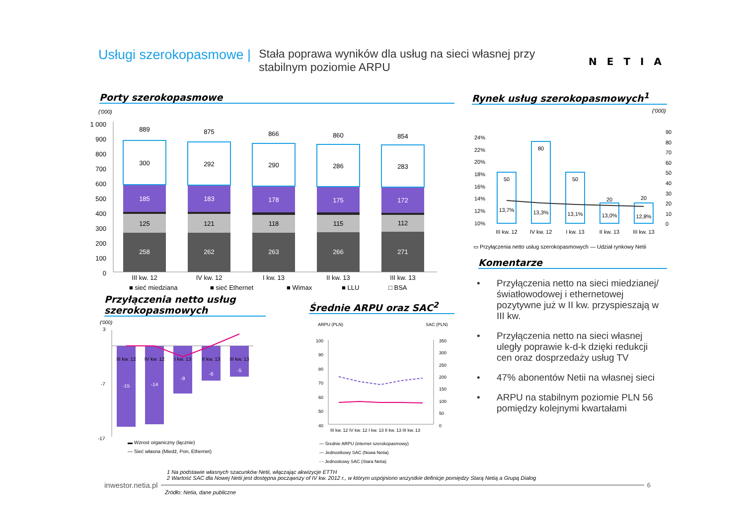Usługi szerokopasmowe |
Stała poprawa wyników dla usług na sieci własnej przy stabilnym poziomie ARPU
NETIA
Porty szerokopasmowe Rynek usług szerokopasmowych<sup>1</sup>
('000)
1 000
900
800
700
600
500
400
300
200
100
0
889
300
185
125
258
875
292
183
121
262
866
290
178
118
263
860
286
175
115
266
854
283
172
112
271
III kw. 12
IV kw. 12
I kw. 13
II kw. 13
III kw. 13
■ sieć miedziana
■ sieć Ethernet
■ Wimax
■ LLU
□ BSA
('000)
24%
22%
20%
18%
16%
14%
12%
10%
90
80
70
60
50
40
30
20
10
0
50
80
50
20
20
13,7%
13,3%
13,1%
13,0%
12,8%
III kw. 12
IV kw. 12
I kw. 13
II kw. 13
III kw. 13
▭ Przyłączenia netto usług szerokopasmowych — Udział rynkowy Netii
Komentarze
• Przyłączenia netto na sieci miedzianej/światłowodowej i ethernetowej pozytywne już w II kw. przyspieszają w III kw.
• Przyłączenia netto na sieci własnej uległy poprawie k-d-k dzięki redukcji cen oraz dosprzedaży usług TV
• 47% abonentów Netii na własnej sieci
• ARPU na stabilnym poziomie PLN 56 pomiędzy kolejnymi kwartałami
Przyłączenia netto usług szerokopasmowych
Średnie ARPU oraz SAC<sup>2</sup>
('000)
3
-7
-17
III kw. 12
IV kw. 12
I kw. 13
II kw. 13
III kw. 13
-15
-14
-9
-6
-5
▬ Wzrost organiczny (łącznie)
— Sieć własna (Miedź, Pon, Ethernet)
ARPU (PLN)
SAC (PLN)
100
90
80
70
60
50
40
350
300
250
200
150
100
50
0
III kw. 12 IV kw. 12 I kw. 13 II kw. 13 III kw. 13
— Średnie ARPU (internet szerokopasmowy)
— Jednostkowy SAC (Nowa Netia)
- - Jednoskowy SAC (Stara Netia)
1 Na podstawie własnych szacunków Netii, włączając akwizycje ETTH
2 Wartość SAC dla Nowej Netii jest dostępna począwszy of IV kw. 2012 r., w którym uspójniono wszystkie definicje pomiędzy Starą Netią a Grupą Dialog
inwestor.netia.pl 6
Źródło: Netia, dane publiczne